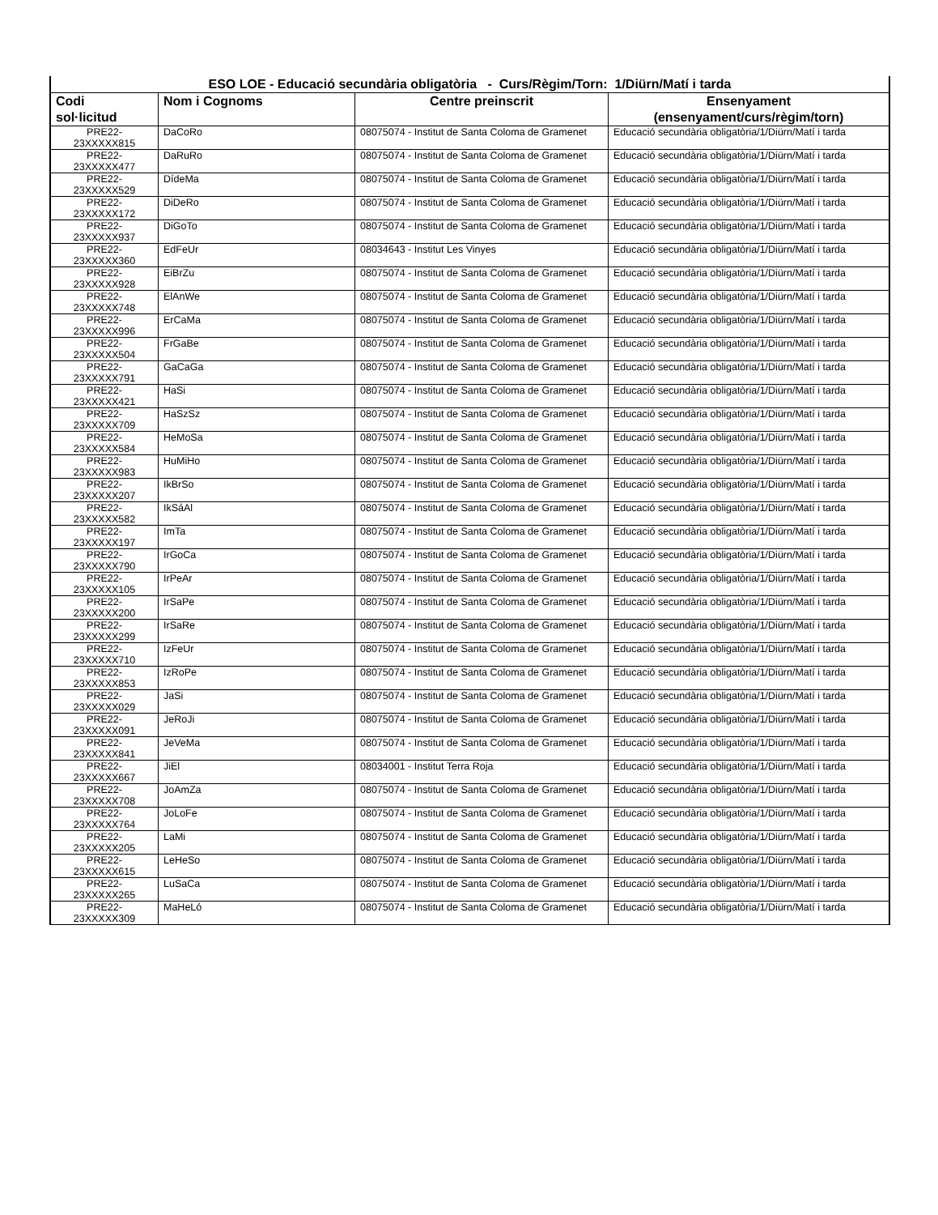| ESO LOE - Educació secundària obligatòria - Curs/Règim/Torn: 1/Diürn/Matí i tarda | | | |
| --- | --- | --- | --- |
| Codi sol·licitud | Nom i Cognoms | Centre preinscrit | Ensenyament (ensenyament/curs/règim/torn) |
| PRE22- 23XXXXX815 | DaCoRo | 08075074 - Institut de Santa Coloma de Gramenet | Educació secundària obligatòria/1/Diürn/Matí i tarda |
| PRE22- 23XXXXX477 | DaRuRo | 08075074 - Institut de Santa Coloma de Gramenet | Educació secundària obligatòria/1/Diürn/Matí i tarda |
| PRE22- 23XXXXX529 | DídeMa | 08075074 - Institut de Santa Coloma de Gramenet | Educació secundària obligatòria/1/Diürn/Matí i tarda |
| PRE22- 23XXXXX172 | DiDeRo | 08075074 - Institut de Santa Coloma de Gramenet | Educació secundària obligatòria/1/Diürn/Matí i tarda |
| PRE22- 23XXXXX937 | DiGoTo | 08075074 - Institut de Santa Coloma de Gramenet | Educació secundària obligatòria/1/Diürn/Matí i tarda |
| PRE22- 23XXXXX360 | EdFeUr | 08034643 - Institut Les Vinyes | Educació secundària obligatòria/1/Diürn/Matí i tarda |
| PRE22- 23XXXXX928 | EiBrZu | 08075074 - Institut de Santa Coloma de Gramenet | Educació secundària obligatòria/1/Diürn/Matí i tarda |
| PRE22- 23XXXXX748 | ElAnWe | 08075074 - Institut de Santa Coloma de Gramenet | Educació secundària obligatòria/1/Diürn/Matí i tarda |
| PRE22- 23XXXXX996 | ErCaMa | 08075074 - Institut de Santa Coloma de Gramenet | Educació secundària obligatòria/1/Diürn/Matí i tarda |
| PRE22- 23XXXXX504 | FrGaBe | 08075074 - Institut de Santa Coloma de Gramenet | Educació secundària obligatòria/1/Diürn/Matí i tarda |
| PRE22- 23XXXXX791 | GaCaGa | 08075074 - Institut de Santa Coloma de Gramenet | Educació secundària obligatòria/1/Diürn/Matí i tarda |
| PRE22- 23XXXXX421 | HaSi | 08075074 - Institut de Santa Coloma de Gramenet | Educació secundària obligatòria/1/Diürn/Matí i tarda |
| PRE22- 23XXXXX709 | HaSzSz | 08075074 - Institut de Santa Coloma de Gramenet | Educació secundària obligatòria/1/Diürn/Matí i tarda |
| PRE22- 23XXXXX584 | HeMoSa | 08075074 - Institut de Santa Coloma de Gramenet | Educació secundària obligatòria/1/Diürn/Matí i tarda |
| PRE22- 23XXXXX983 | HuMiHo | 08075074 - Institut de Santa Coloma de Gramenet | Educació secundària obligatòria/1/Diürn/Matí i tarda |
| PRE22- 23XXXXX207 | IkBrSo | 08075074 - Institut de Santa Coloma de Gramenet | Educació secundària obligatòria/1/Diürn/Matí i tarda |
| PRE22- 23XXXXX582 | IkSáAl | 08075074 - Institut de Santa Coloma de Gramenet | Educació secundària obligatòria/1/Diürn/Matí i tarda |
| PRE22- 23XXXXX197 | ImTa | 08075074 - Institut de Santa Coloma de Gramenet | Educació secundària obligatòria/1/Diürn/Matí i tarda |
| PRE22- 23XXXXX790 | IrGoCa | 08075074 - Institut de Santa Coloma de Gramenet | Educació secundària obligatòria/1/Diürn/Matí i tarda |
| PRE22- 23XXXXX105 | IrPeAr | 08075074 - Institut de Santa Coloma de Gramenet | Educació secundària obligatòria/1/Diürn/Matí i tarda |
| PRE22- 23XXXXX200 | IrSaPe | 08075074 - Institut de Santa Coloma de Gramenet | Educació secundària obligatòria/1/Diürn/Matí i tarda |
| PRE22- 23XXXXX299 | IrSaRe | 08075074 - Institut de Santa Coloma de Gramenet | Educació secundària obligatòria/1/Diürn/Matí i tarda |
| PRE22- 23XXXXX710 | IzFeUr | 08075074 - Institut de Santa Coloma de Gramenet | Educació secundària obligatòria/1/Diürn/Matí i tarda |
| PRE22- 23XXXXX853 | IzRoPe | 08075074 - Institut de Santa Coloma de Gramenet | Educació secundària obligatòria/1/Diürn/Matí i tarda |
| PRE22- 23XXXXX029 | JaSi | 08075074 - Institut de Santa Coloma de Gramenet | Educació secundària obligatòria/1/Diürn/Matí i tarda |
| PRE22- 23XXXXX091 | JeRoJi | 08075074 - Institut de Santa Coloma de Gramenet | Educació secundària obligatòria/1/Diürn/Matí i tarda |
| PRE22- 23XXXXX841 | JeVeMa | 08075074 - Institut de Santa Coloma de Gramenet | Educació secundària obligatòria/1/Diürn/Matí i tarda |
| PRE22- 23XXXXX667 | JiEl | 08034001 - Institut Terra Roja | Educació secundària obligatòria/1/Diürn/Matí i tarda |
| PRE22- 23XXXXX708 | JoAmZa | 08075074 - Institut de Santa Coloma de Gramenet | Educació secundària obligatòria/1/Diürn/Matí i tarda |
| PRE22- 23XXXXX764 | JoLoFe | 08075074 - Institut de Santa Coloma de Gramenet | Educació secundària obligatòria/1/Diürn/Matí i tarda |
| PRE22- 23XXXXX205 | LaMi | 08075074 - Institut de Santa Coloma de Gramenet | Educació secundària obligatòria/1/Diürn/Matí i tarda |
| PRE22- 23XXXXX615 | LeHeSo | 08075074 - Institut de Santa Coloma de Gramenet | Educació secundària obligatòria/1/Diürn/Matí i tarda |
| PRE22- 23XXXXX265 | LuSaCa | 08075074 - Institut de Santa Coloma de Gramenet | Educació secundària obligatòria/1/Diürn/Matí i tarda |
| PRE22- 23XXXXX309 | MaHeLó | 08075074 - Institut de Santa Coloma de Gramenet | Educació secundària obligatòria/1/Diürn/Matí i tarda |